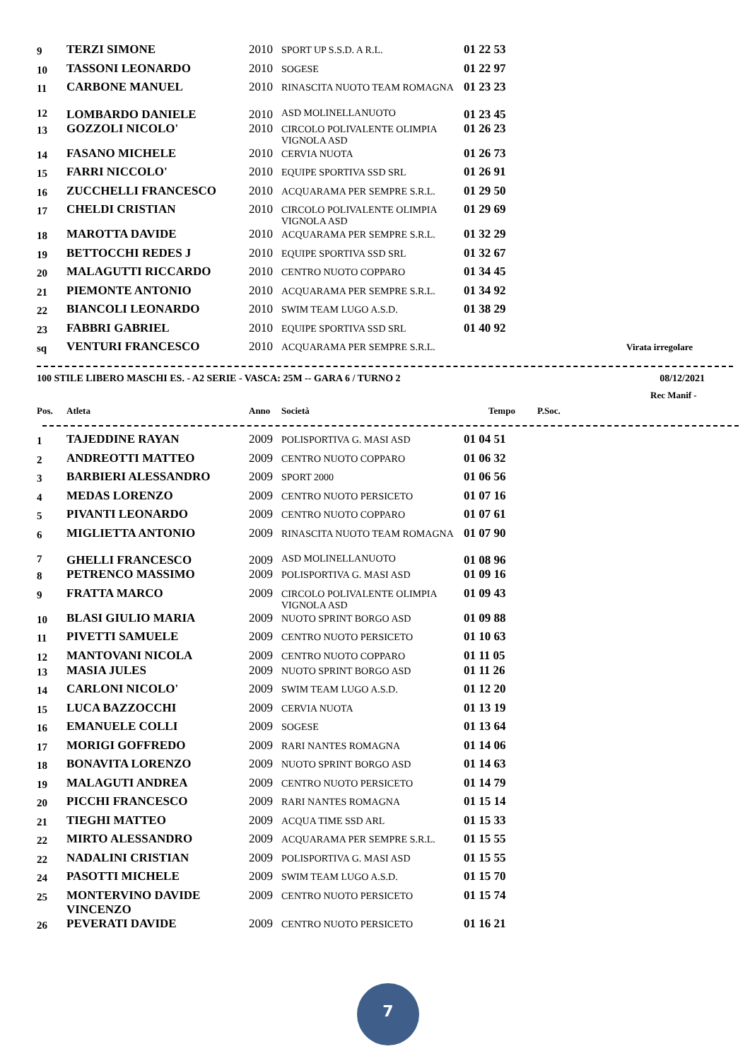| 9 | TERZI SIMONE | 2010 | SPORT UP S.S.D. A R.L. | 01 22 53 | |
| 10 | TASSONI LEONARDO | 2010 | SOGESE | 01 22 97 | |
| 11 | CARBONE MANUEL | 2010 | RINASCITA NUOTO TEAM ROMAGNA | 01 23 23 | |
| 12 | LOMBARDO DANIELE | 2010 | ASD MOLINELLANUOTO | 01 23 45 | |
| 13 | GOZZOLI NICOLO' | 2010 | CIRCOLO POLIVALENTE OLIMPIA VIGNOLA ASD | 01 26 23 | |
| 14 | FASANO MICHELE | 2010 | CERVIA NUOTA | 01 26 73 | |
| 15 | FARRI NICCOLO' | 2010 | EQUIPE SPORTIVA SSD SRL | 01 26 91 | |
| 16 | ZUCCHELLI FRANCESCO | 2010 | ACQUARAMA PER SEMPRE S.R.L. | 01 29 50 | |
| 17 | CHELDI CRISTIAN | 2010 | CIRCOLO POLIVALENTE OLIMPIA VIGNOLA ASD | 01 29 69 | |
| 18 | MAROTTA DAVIDE | 2010 | ACQUARAMA PER SEMPRE S.R.L. | 01 32 29 | |
| 19 | BETTOCCHI REDES J | 2010 | EQUIPE SPORTIVA SSD SRL | 01 32 67 | |
| 20 | MALAGUTTI RICCARDO | 2010 | CENTRO NUOTO COPPARO | 01 34 45 | |
| 21 | PIEMONTE ANTONIO | 2010 | ACQUARAMA PER SEMPRE S.R.L. | 01 34 92 | |
| 22 | BIANCOLI LEONARDO | 2010 | SWIM TEAM LUGO A.S.D. | 01 38 29 | |
| 23 | FABBRI GABRIEL | 2010 | EQUIPE SPORTIVA SSD SRL | 01 40 92 | |
| sq | VENTURI FRANCESCO | 2010 | ACQUARAMA PER SEMPRE S.R.L. | | Virata irregolare |
100 STILE LIBERO MASCHI ES. - A2 SERIE - VASCA: 25M -- GARA 6 / TURNO 2 08/12/2021
Rec Manif -
| Pos. | Atleta | Anno | Società | Tempo | P.Soc. |
| --- | --- | --- | --- | --- | --- |
| 1 | TAJEDDINE RAYAN | 2009 | POLISPORTIVA G. MASI ASD | 01 04 51 |
| 2 | ANDREOTTI MATTEO | 2009 | CENTRO NUOTO COPPARO | 01 06 32 |
| 3 | BARBIERI ALESSANDRO | 2009 | SPORT 2000 | 01 06 56 |
| 4 | MEDAS LORENZO | 2009 | CENTRO NUOTO PERSICETO | 01 07 16 |
| 5 | PIVANTI LEONARDO | 2009 | CENTRO NUOTO COPPARO | 01 07 61 |
| 6 | MIGLIETTA ANTONIO | 2009 | RINASCITA NUOTO TEAM ROMAGNA | 01 07 90 |
| 7 | GHELLI FRANCESCO | 2009 | ASD MOLINELLANUOTO | 01 08 96 |
| 8 | PETRENCO MASSIMO | 2009 | POLISPORTIVA G. MASI ASD | 01 09 16 |
| 9 | FRATTA MARCO | 2009 | CIRCOLO POLIVALENTE OLIMPIA VIGNOLA ASD | 01 09 43 |
| 10 | BLASI GIULIO MARIA | 2009 | NUOTO SPRINT BORGO ASD | 01 09 88 |
| 11 | PIVETTI SAMUELE | 2009 | CENTRO NUOTO PERSICETO | 01 10 63 |
| 12 | MANTOVANI NICOLA | 2009 | CENTRO NUOTO COPPARO | 01 11 05 |
| 13 | MASIA JULES | 2009 | NUOTO SPRINT BORGO ASD | 01 11 26 |
| 14 | CARLONI NICOLO' | 2009 | SWIM TEAM LUGO A.S.D. | 01 12 20 |
| 15 | LUCA BAZZOCCHI | 2009 | CERVIA NUOTA | 01 13 19 |
| 16 | EMANUELE COLLI | 2009 | SOGESE | 01 13 64 |
| 17 | MORIGI GOFFREDO | 2009 | RARI NANTES ROMAGNA | 01 14 06 |
| 18 | BONAVITA LORENZO | 2009 | NUOTO SPRINT BORGO ASD | 01 14 63 |
| 19 | MALAGUTI ANDREA | 2009 | CENTRO NUOTO PERSICETO | 01 14 79 |
| 20 | PICCHI FRANCESCO | 2009 | RARI NANTES ROMAGNA | 01 15 14 |
| 21 | TIEGHI MATTEO | 2009 | ACQUA TIME SSD ARL | 01 15 33 |
| 22 | MIRTO ALESSANDRO | 2009 | ACQUARAMA PER SEMPRE S.R.L. | 01 15 55 |
| 22 | NADALINI CRISTIAN | 2009 | POLISPORTIVA G. MASI ASD | 01 15 55 |
| 24 | PASOTTI MICHELE | 2009 | SWIM TEAM LUGO A.S.D. | 01 15 70 |
| 25 | MONTERVINO DAVIDE VINCENZO | 2009 | CENTRO NUOTO PERSICETO | 01 15 74 |
| 26 | PEVERATI DAVIDE | 2009 | CENTRO NUOTO PERSICETO | 01 16 21 |
7